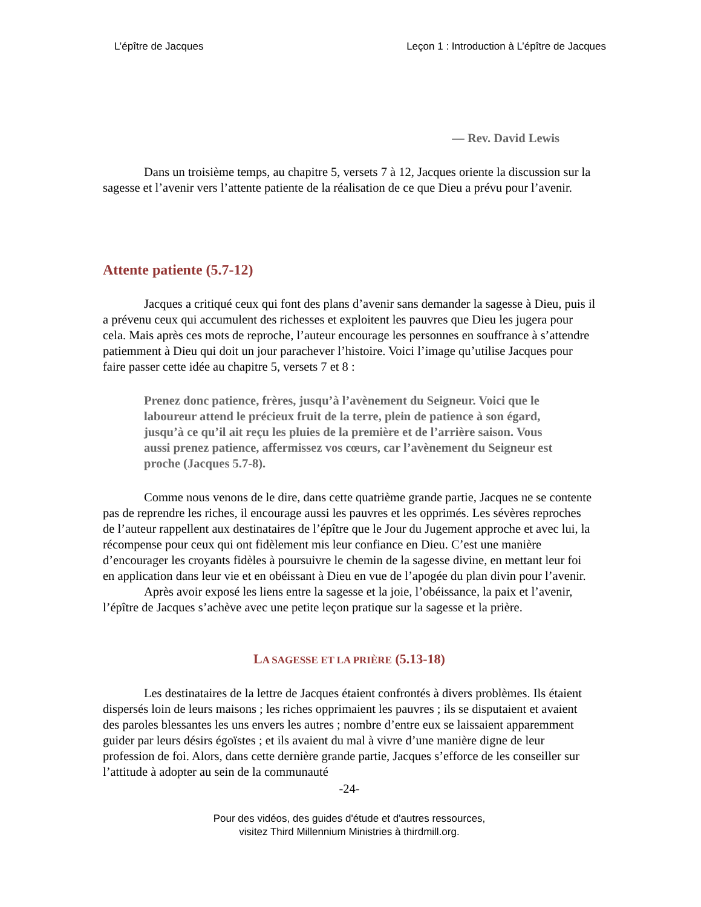L’épître de Jacques Leçon 1 : Introduction à L’épître de Jacques
— Rev. David Lewis
Dans un troisième temps, au chapitre 5, versets 7 à 12, Jacques oriente la discussion sur la sagesse et l’avenir vers l’attente patiente de la réalisation de ce que Dieu a prévu pour l’avenir.
Attente patiente (5.7-12)
Jacques a critiqué ceux qui font des plans d’avenir sans demander la sagesse à Dieu, puis il a prévenu ceux qui accumulent des richesses et exploitent les pauvres que Dieu les jugera pour cela. Mais après ces mots de reproche, l’auteur encourage les personnes en souffrance à s’attendre patiemment à Dieu qui doit un jour parachever l’histoire. Voici l’image qu’utilise Jacques pour faire passer cette idée au chapitre 5, versets 7 et 8 :
Prenez donc patience, frères, jusqu’à l’avènement du Seigneur. Voici que le laboureur attend le précieux fruit de la terre, plein de patience à son égard, jusqu’à ce qu’il ait reçu les pluies de la première et de l’arrière saison. Vous aussi prenez patience, affermissez vos cœurs, car l’avènement du Seigneur est proche (Jacques 5.7-8).
Comme nous venons de le dire, dans cette quatrième grande partie, Jacques ne se contente pas de reprendre les riches, il encourage aussi les pauvres et les opprimés. Les sévères reproches de l’auteur rappellent aux destinataires de l’épître que le Jour du Jugement approche et avec lui, la récompense pour ceux qui ont fidèlement mis leur confiance en Dieu. C’est une manière d’encourager les croyants fidèles à poursuivre le chemin de la sagesse divine, en mettant leur foi en application dans leur vie et en obéissant à Dieu en vue de l’apogée du plan divin pour l’avenir.
Après avoir exposé les liens entre la sagesse et la joie, l’obéissance, la paix et l’avenir, l’épître de Jacques s’achève avec une petite leçon pratique sur la sagesse et la prière.
LA SAGESSE ET LA PRIÈRE (5.13-18)
Les destinataires de la lettre de Jacques étaient confrontés à divers problèmes. Ils étaient dispersés loin de leurs maisons ; les riches opprimaient les pauvres ; ils se disputaient et avaient des paroles blessantes les uns envers les autres ; nombre d’entre eux se laissaient apparemment guider par leurs désirs égoïstes ; et ils avaient du mal à vivre d’une manière digne de leur profession de foi. Alors, dans cette dernière grande partie, Jacques s’efforce de les conseiller sur l’attitude à adopter au sein de la communauté
-24-
Pour des vidéos, des guides d'étude et d'autres ressources,
visitez Third Millennium Ministries à thirdmill.org.